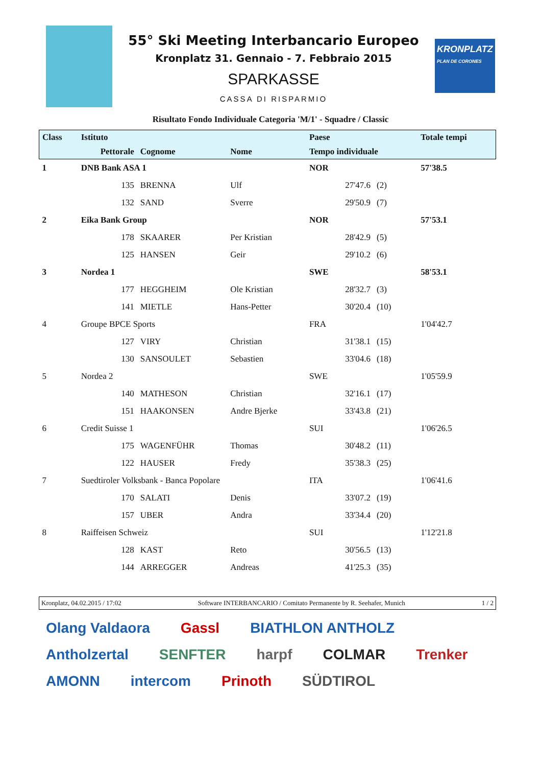55° Ski Meeting Interbancario Europeo
Kronplatz 31. Gennaio - 7. Febbraio 2015
SPARKASSE
CASSA DI RISPARMIO
KRONPLATZ
PLAN DE CORONES
Risultato Fondo Individuale Categoria 'M/1' - Squadre / Classic
| Class | Istituto | | | Paese | | Totale tempi |
| --- | --- | --- | --- | --- | --- | --- |
| | Pettorale | Cognome | Nome | Tempo individuale | | |
| 1 | DNB Bank ASA 1 | | | NOR | | 57'38.5 |
| | 135 | BRENNA | Ulf | 27'47.6 | (2) | |
| | 132 | SAND | Sverre | 29'50.9 | (7) | |
| 2 | Eika Bank Group | | | NOR | | 57'53.1 |
| | 178 | SKAARER | Per Kristian | 28'42.9 | (5) | |
| | 125 | HANSEN | Geir | 29'10.2 | (6) | |
| 3 | Nordea 1 | | | SWE | | 58'53.1 |
| | 177 | HEGGHEIM | Ole Kristian | 28'32.7 | (3) | |
| | 141 | MIETLE | Hans-Petter | 30'20.4 | (10) | |
| 4 | Groupe BPCE Sports | | | FRA | | 1'04'42.7 |
| | 127 | VIRY | Christian | 31'38.1 | (15) | |
| | 130 | SANSOULET | Sebastien | 33'04.6 | (18) | |
| 5 | Nordea 2 | | | SWE | | 1'05'59.9 |
| | 140 | MATHESON | Christian | 32'16.1 | (17) | |
| | 151 | HAAKONSEN | Andre Bjerke | 33'43.8 | (21) | |
| 6 | Credit Suisse 1 | | | SUI | | 1'06'26.5 |
| | 175 | WAGENFÜHR | Thomas | 30'48.2 | (11) | |
| | 122 | HAUSER | Fredy | 35'38.3 | (25) | |
| 7 | Suedtiroler Volksbank - Banca Popolare | | | ITA | | 1'06'41.6 |
| | 170 | SALATI | Denis | 33'07.2 | (19) | |
| | 157 | UBER | Andra | 33'34.4 | (20) | |
| 8 | Raiffeisen Schweiz | | | SUI | | 1'12'21.8 |
| | 128 | KAST | Reto | 30'56.5 | (13) | |
| | 144 | ARREGGER | Andreas | 41'25.3 | (35) | |
Kronplatz, 04.02.2015 / 17:02 Software INTERBANCARIO / Comitato Permanente by R. Seehafer, Munich 1 / 2
Olang Valdaora Gassl BIATHLON ANTHOLZ Antholzertal SENFTER harpf COLMAR Trenker AMONN intercom Prinoth SÜDTIROL